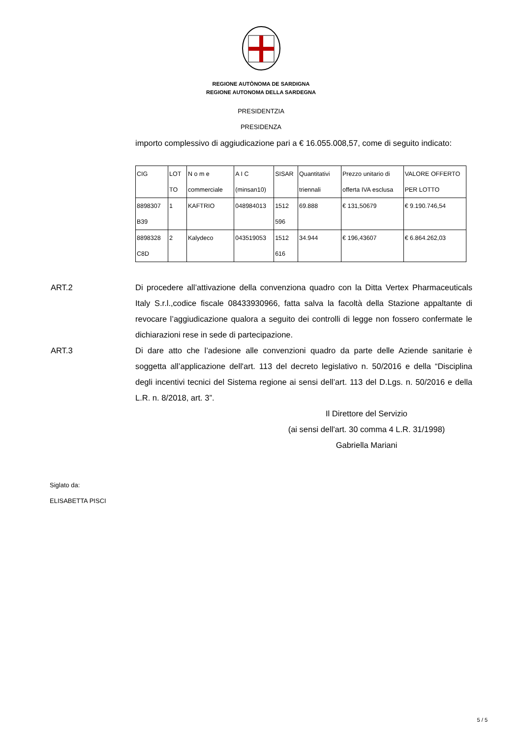REGIONE AUTÒNOMA DE SARDIGNA
REGIONE AUTONOMA DELLA SARDEGNA
PRESIDENTZIA
PRESIDENZA
importo complessivo di aggiudicazione pari a € 16.055.008,57, come di seguito indicato:
| CIG | LOT TO | N o m e commerciale | A I C (minsan10) | SISAR | Quantitativi triennali | Prezzo unitario di offerta IVA esclusa | VALORE OFFERTO PER LOTTO |
| 8898307 B39 | 1 | KAFTRIO | 048984013 | 1512 596 | 69.888 | € 131,50679 | € 9.190.746,54 |
| 8898328 C8D | 2 | Kalydeco | 043519053 | 1512 616 | 34.944 | € 196,43607 | € 6.864.262,03 |
ART.2 Di procedere all’attivazione della convenziona quadro con la Ditta Vertex Pharmaceuticals Italy S.r.l.,codice fiscale 08433930966, fatta salva la facoltà della Stazione appaltante di revocare l’aggiudicazione qualora a seguito dei controlli di legge non fossero confermate le dichiarazioni rese in sede di partecipazione.
ART.3 Di dare atto che l’adesione alle convenzioni quadro da parte delle Aziende sanitarie è soggetta all’applicazione dell'art. 113 del decreto legislativo n. 50/2016 e della “Disciplina degli incentivi tecnici del Sistema regione ai sensi dell’art. 113 del D.Lgs. n. 50/2016 e della L.R. n. 8/2018, art. 3”.
Il Direttore del Servizio
(ai sensi dell'art. 30 comma 4 L.R. 31/1998)
Gabriella Mariani
Siglato da:
ELISABETTA PISCI
5 / 5